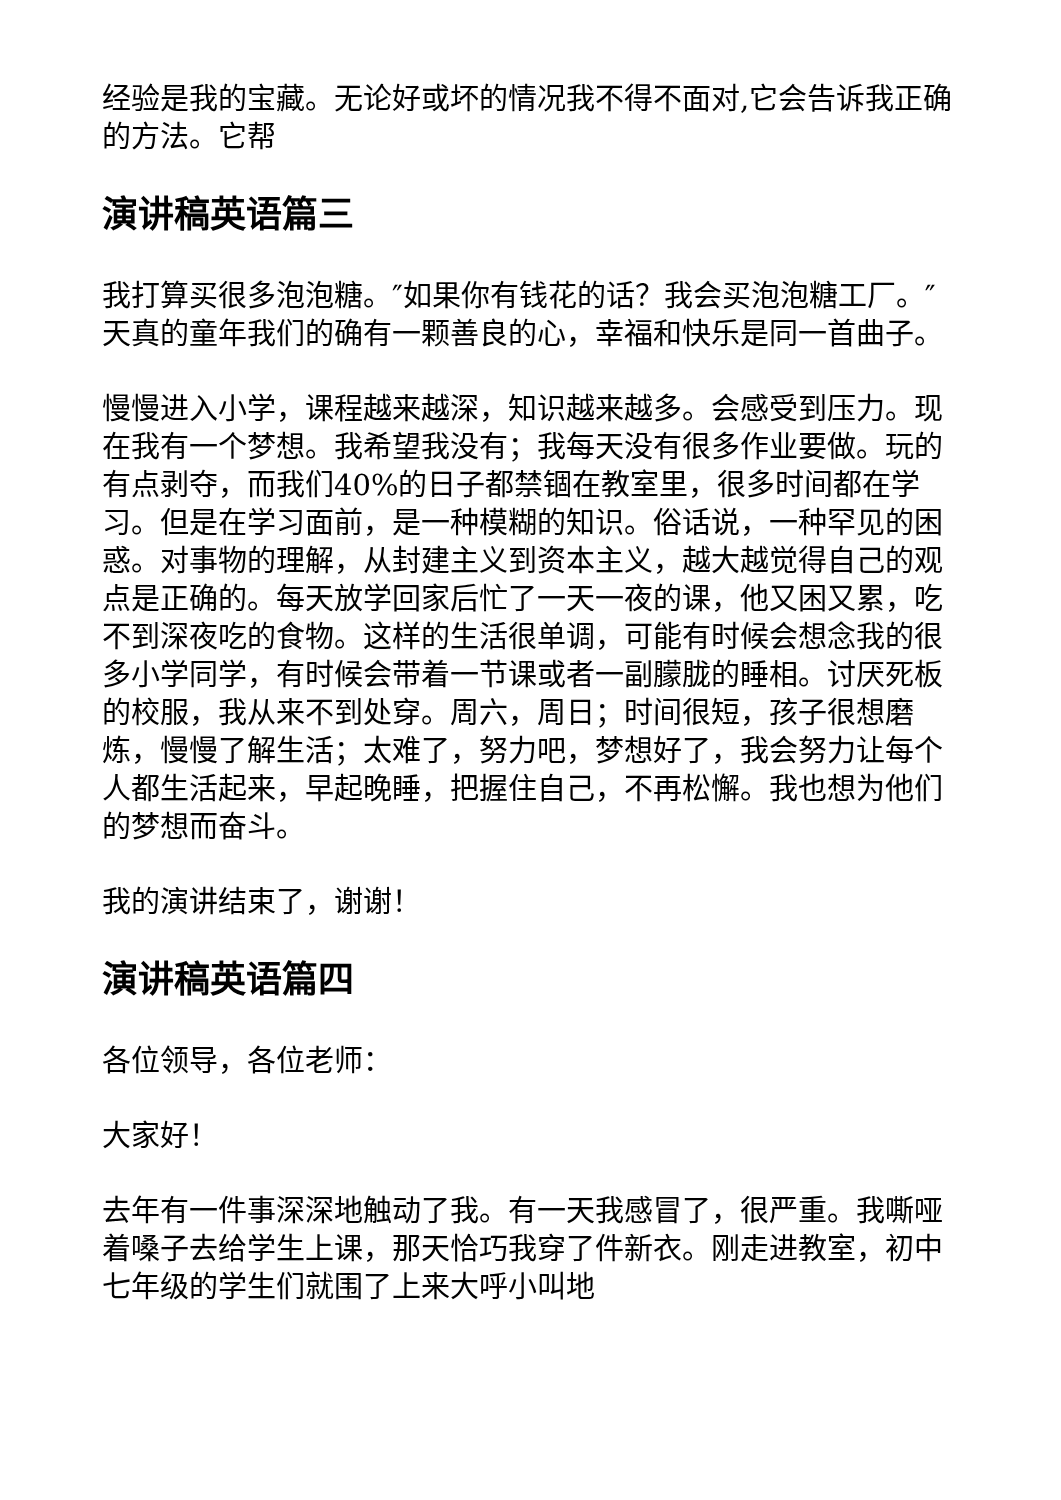经验是我的宝藏。无论好或坏的情况我不得不面对,它会告诉我正确的方法。它帮
演讲稿英语篇三
我打算买很多泡泡糖。″如果你有钱花的话？我会买泡泡糖工厂。″天真的童年我们的确有一颗善良的心，幸福和快乐是同一首曲子。
慢慢进入小学，课程越来越深，知识越来越多。会感受到压力。现在我有一个梦想。我希望我没有；我每天没有很多作业要做。玩的有点剥夺，而我们40%的日子都禁锢在教室里，很多时间都在学习。但是在学习面前，是一种模糊的知识。俗话说，一种罕见的困惑。对事物的理解，从封建主义到资本主义，越大越觉得自己的观点是正确的。每天放学回家后忙了一天一夜的课，他又困又累，吃不到深夜吃的食物。这样的生活很单调，可能有时候会想念我的很多小学同学，有时候会带着一节课或者一副朦胧的睡相。讨厌死板的校服，我从来不到处穿。周六，周日；时间很短，孩子很想磨炼，慢慢了解生活；太难了，努力吧，梦想好了，我会努力让每个人都生活起来，早起晚睡，把握住自己，不再松懈。我也想为他们的梦想而奋斗。
我的演讲结束了，谢谢！
演讲稿英语篇四
各位领导，各位老师：
大家好！
去年有一件事深深地触动了我。有一天我感冒了，很严重。我嘶哑着嗓子去给学生上课，那天恰巧我穿了件新衣。刚走进教室，初中七年级的学生们就围了上来大呼小叫地